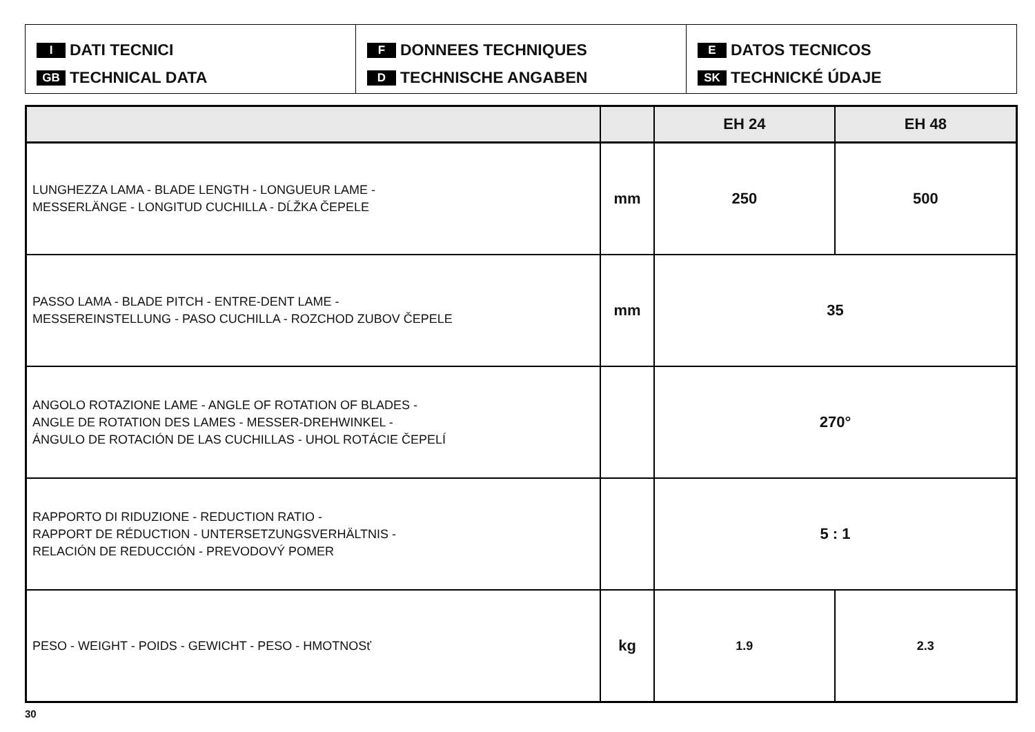I DATI TECNICI
GB TECHNICAL DATA
F DONNEES TECHNIQUES
D TECHNISCHE ANGABEN
E DATOS TECNICOS
SK TECHNICKÉ ÚDAJE
| | | EH 24 | EH 48 |
| --- | --- | --- | --- |
| LUNGHEZZA LAMA - BLADE LENGTH - LONGUEUR LAME - MESSERLÄNGE - LONGITUD CUCHILLA - DĹŽKA ČEPELE | mm | 250 | 500 |
| PASSO LAMA - BLADE PITCH - ENTRE-DENT LAME - MESSEREINSTELLUNG - PASO CUCHILLA - ROZCHOD ZUBOV ČEPELE | mm | 35 | |
| ANGOLO ROTAZIONE LAME - ANGLE OF ROTATION OF BLADES - ANGLE DE ROTATION DES LAMES - MESSER-DREHWINKEL - ÁNGULO DE ROTACIÓN DE LAS CUCHILLAS - UHOL ROTÁCIE ČEPELÍ | | 270° | |
| RAPPORTO DI RIDUZIONE - REDUCTION RATIO - RAPPORT DE RÉDUCTION - UNTERSETZUNGSVERHÄLTNIS - RELACIÓN DE REDUCCIÓN - PREVODOVÝ POMER | | 5 : 1 | |
| PESO - WEIGHT - POIDS - GEWICHT - PESO - HMOTNOSť | kg | 1.9 | 2.3 |
30